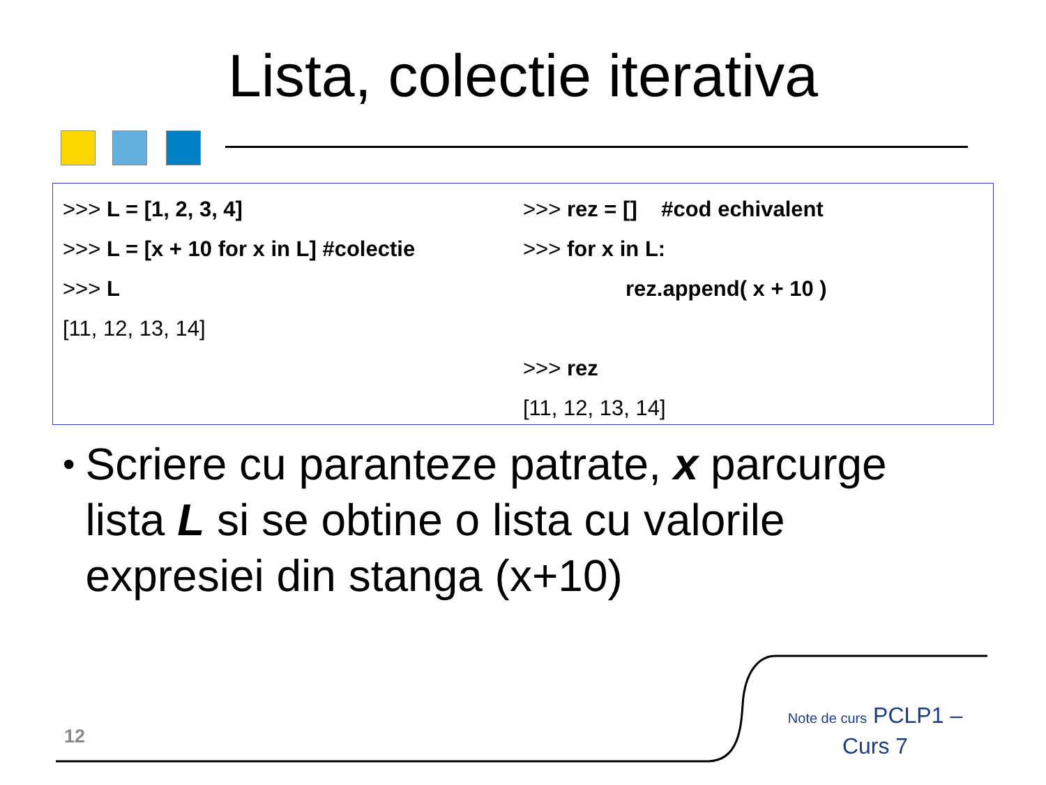Lista, colectie iterativa
>>> L = [1, 2, 3, 4]
>>> L = [x + 10 for x in L] #colectie
>>> L
[11, 12, 13, 14]
>>> rez = [] #cod echivalent
>>> for x in L:
rez.append( x + 10 )
>>> rez
[11, 12, 13, 14]
•
Scriere cu paranteze patrate, x parcurge lista L si se obtine o lista cu valorile expresiei din stanga (x+10)
12
Note de curs PCLP1 –
Curs 7